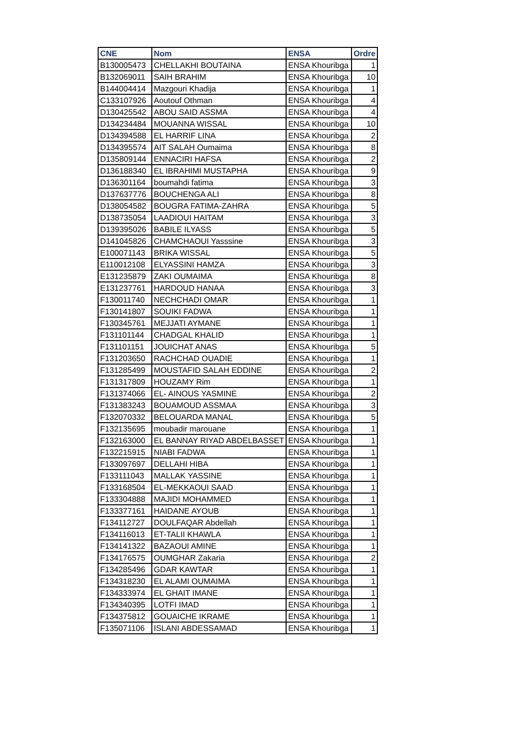| CNE | Nom | ENSA | Ordre |
| --- | --- | --- | --- |
| B130005473 | CHELLAKHI BOUTAINA | ENSA Khouribga | 1 |
| B132069011 | SAIH BRAHIM | ENSA Khouribga | 10 |
| B144004414 | Mazgouri Khadija | ENSA Khouribga | 1 |
| C133107926 | Aoutouf Othman | ENSA Khouribga | 4 |
| D130425542 | ABOU SAID ASSMA | ENSA Khouribga | 4 |
| D134234484 | MOUANNA WISSAL | ENSA Khouribga | 10 |
| D134394588 | EL HARRIF LINA | ENSA Khouribga | 2 |
| D134395574 | AIT SALAH Oumaima | ENSA Khouribga | 8 |
| D135809144 | ENNACIRI HAFSA | ENSA Khouribga | 2 |
| D136188340 | EL IBRAHIMI MUSTAPHA | ENSA Khouribga | 9 |
| D136301164 | boumahdi fatima | ENSA Khouribga | 3 |
| D137637776 | BOUCHENGA ALI | ENSA Khouribga | 8 |
| D138054582 | BOUGRA FATIMA-ZAHRA | ENSA Khouribga | 5 |
| D138735054 | LAADIOUI HAITAM | ENSA Khouribga | 3 |
| D139395026 | BABILE ILYASS | ENSA Khouribga | 5 |
| D141045826 | CHAMCHAOUI Yasssine | ENSA Khouribga | 3 |
| E100071143 | BRIKA WISSAL | ENSA Khouribga | 5 |
| E110012108 | ELYASSINI HAMZA | ENSA Khouribga | 3 |
| E131235879 | ZAKI OUMAIMA | ENSA Khouribga | 8 |
| E131237761 | HARDOUD HANAA | ENSA Khouribga | 3 |
| F130011740 | NECHCHADI OMAR | ENSA Khouribga | 1 |
| F130141807 | SOUIKI FADWA | ENSA Khouribga | 1 |
| F130345761 | MEJJATI AYMANE | ENSA Khouribga | 1 |
| F131101144 | CHADGAL KHALID | ENSA Khouribga | 1 |
| F131101151 | JOUICHAT ANAS | ENSA Khouribga | 5 |
| F131203650 | RACHCHAD OUADIE | ENSA Khouribga | 1 |
| F131285499 | MOUSTAFID SALAH EDDINE | ENSA Khouribga | 2 |
| F131317809 | HOUZAMY Rim | ENSA Khouribga | 1 |
| F131374066 | EL- AINOUS YASMINE | ENSA Khouribga | 2 |
| F131383243 | BOUAMOUD ASSMAA | ENSA Khouribga | 3 |
| F132070332 | BELOUARDA MANAL | ENSA Khouribga | 5 |
| F132135695 | moubadir marouane | ENSA Khouribga | 1 |
| F132163000 | EL BANNAY RIYAD ABDELBASSET | ENSA Khouribga | 1 |
| F132215915 | NIABI FADWA | ENSA Khouribga | 1 |
| F133097697 | DELLAHI HIBA | ENSA Khouribga | 1 |
| F133111043 | MALLAK YASSINE | ENSA Khouribga | 1 |
| F133168504 | EL-MEKKAOUI SAAD | ENSA Khouribga | 1 |
| F133304888 | MAJIDI MOHAMMED | ENSA Khouribga | 1 |
| F133377161 | HAIDANE AYOUB | ENSA Khouribga | 1 |
| F134112727 | DOULFAQAR Abdellah | ENSA Khouribga | 1 |
| F134116013 | ET-TALII KHAWLA | ENSA Khouribga | 1 |
| F134141322 | BAZAOUI AMINE | ENSA Khouribga | 1 |
| F134176575 | OUMGHAR Zakaria | ENSA Khouribga | 2 |
| F134285496 | GDAR KAWTAR | ENSA Khouribga | 1 |
| F134318230 | EL ALAMI OUMAIMA | ENSA Khouribga | 1 |
| F134333974 | EL GHAIT IMANE | ENSA Khouribga | 1 |
| F134340395 | LOTFI IMAD | ENSA Khouribga | 1 |
| F134375812 | GOUAICHE IKRAME | ENSA Khouribga | 1 |
| F135071106 | ISLANI ABDESSAMAD | ENSA Khouribga | 1 |